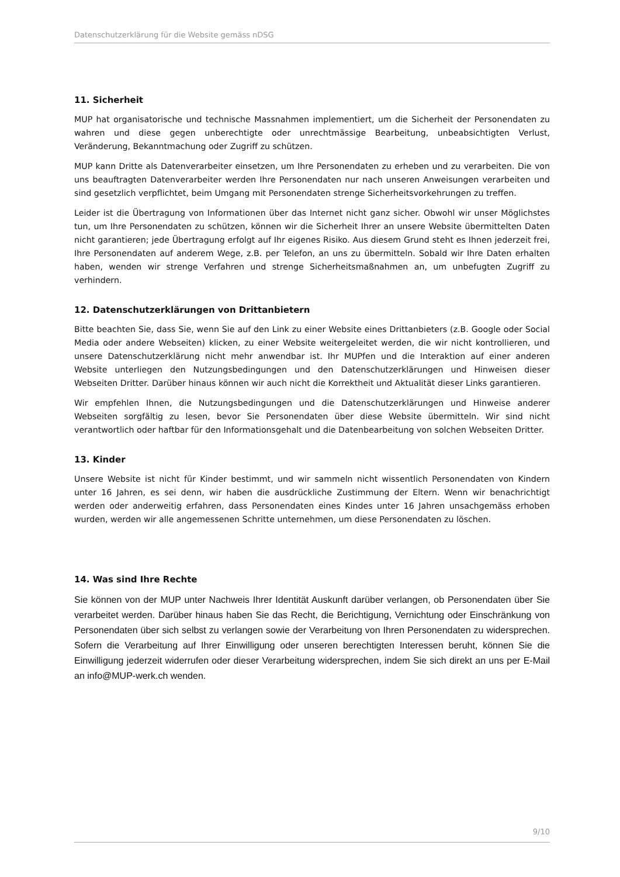Datenschutzerklärung für die Website gemäss nDSG
11. Sicherheit
MUP hat organisatorische und technische Massnahmen implementiert, um die Sicherheit der Personendaten zu wahren und diese gegen unberechtigte oder unrechtmässige Bearbeitung, unbeabsichtigten Verlust, Veränderung, Bekanntmachung oder Zugriff zu schützen.
MUP kann Dritte als Datenverarbeiter einsetzen, um Ihre Personendaten zu erheben und zu verarbeiten. Die von uns beauftragten Datenverarbeiter werden Ihre Personendaten nur nach unseren Anweisungen verarbeiten und sind gesetzlich verpflichtet, beim Umgang mit Personendaten strenge Sicherheitsvorkehrungen zu treffen.
Leider ist die Übertragung von Informationen über das Internet nicht ganz sicher. Obwohl wir unser Möglichstes tun, um Ihre Personendaten zu schützen, können wir die Sicherheit Ihrer an unsere Website übermittelten Daten nicht garantieren; jede Übertragung erfolgt auf Ihr eigenes Risiko. Aus diesem Grund steht es Ihnen jederzeit frei, Ihre Personendaten auf anderem Wege, z.B. per Telefon, an uns zu übermitteln. Sobald wir Ihre Daten erhalten haben, wenden wir strenge Verfahren und strenge Sicherheitsmaßnahmen an, um unbefugten Zugriff zu verhindern.
12. Datenschutzerklärungen von Drittanbietern
Bitte beachten Sie, dass Sie, wenn Sie auf den Link zu einer Website eines Drittanbieters (z.B. Google oder Social Media oder andere Webseiten) klicken, zu einer Website weitergeleitet werden, die wir nicht kontrollieren, und unsere Datenschutzerklärung nicht mehr anwendbar ist. Ihr MUPfen und die Interaktion auf einer anderen Website unterliegen den Nutzungsbedingungen und den Datenschutzerklärungen und Hinweisen dieser Webseiten Dritter. Darüber hinaus können wir auch nicht die Korrektheit und Aktualität dieser Links garantieren.
Wir empfehlen Ihnen, die Nutzungsbedingungen und die Datenschutzerklärungen und Hinweise anderer Webseiten sorgfältig zu lesen, bevor Sie Personendaten über diese Website übermitteln. Wir sind nicht verantwortlich oder haftbar für den Informationsgehalt und die Datenbearbeitung von solchen Webseiten Dritter.
13. Kinder
Unsere Website ist nicht für Kinder bestimmt, und wir sammeln nicht wissentlich Personendaten von Kindern unter 16 Jahren, es sei denn, wir haben die ausdrückliche Zustimmung der Eltern. Wenn wir benachrichtigt werden oder anderweitig erfahren, dass Personendaten eines Kindes unter 16 Jahren unsachgemäss erhoben wurden, werden wir alle angemessenen Schritte unternehmen, um diese Personendaten zu löschen.
14. Was sind Ihre Rechte
Sie können von der MUP unter Nachweis Ihrer Identität Auskunft darüber verlangen, ob Personendaten über Sie verarbeitet werden. Darüber hinaus haben Sie das Recht, die Berichtigung, Vernichtung oder Einschränkung von Personendaten über sich selbst zu verlangen sowie der Verarbeitung von Ihren Personendaten zu widersprechen. Sofern die Verarbeitung auf Ihrer Einwilligung oder unseren berechtigten Interessen beruht, können Sie die Einwilligung jederzeit widerrufen oder dieser Verarbeitung widersprechen, indem Sie sich direkt an uns per E-Mail an info@MUP-werk.ch wenden.
9/10